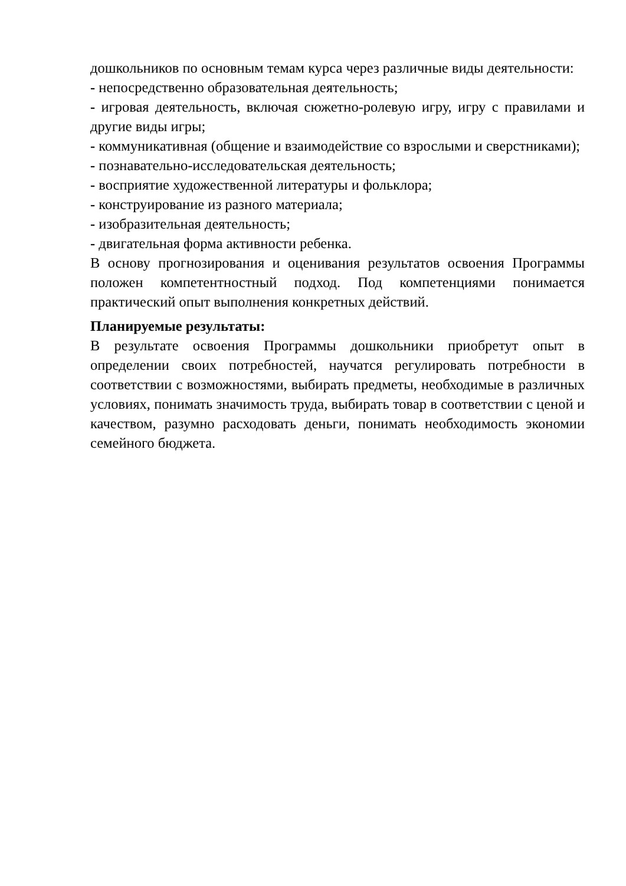дошкольников по основным темам курса через различные виды деятельности:
- непосредственно образовательная деятельность;
- игровая деятельность, включая сюжетно-ролевую игру, игру с правилами и другие виды игры;
- коммуникативная (общение и взаимодействие со взрослыми и сверстниками);
- познавательно-исследовательская деятельность;
- восприятие художественной литературы и фольклора;
- конструирование из разного материала;
- изобразительная деятельность;
- двигательная форма активности ребенка.
В основу прогнозирования и оценивания результатов освоения Программы положен компетентностный подход. Под компетенциями понимается практический опыт выполнения конкретных действий.
Планируемые результаты:
В результате освоения Программы дошкольники приобретут опыт в определении своих потребностей, научатся регулировать потребности в соответствии с возможностями, выбирать предметы, необходимые в различных условиях, понимать значимость труда, выбирать товар в соответствии с ценой и качеством, разумно расходовать деньги, понимать необходимость экономии семейного бюджета.